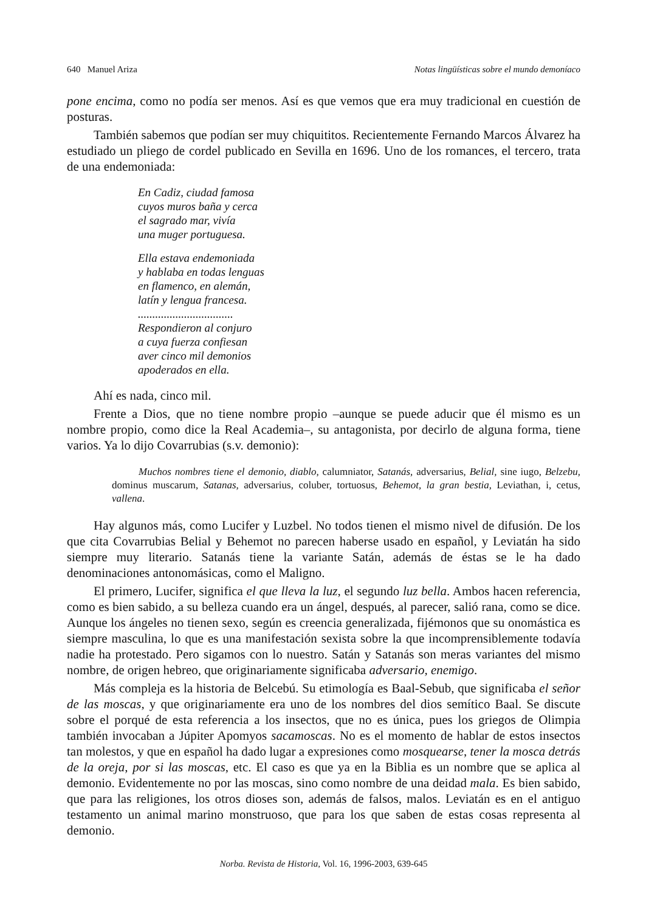640 Manuel Ariza Notas lingüísticas sobre el mundo demoníaco
pone encima, como no podía ser menos. Así es que vemos que era muy tradicional en cuestión de posturas.
También sabemos que podían ser muy chiquititos. Recientemente Fernando Marcos Álvarez ha estudiado un pliego de cordel publicado en Sevilla en 1696. Uno de los romances, el tercero, trata de una endemoniada:
En Cadiz, ciudad famosa
cuyos muros baña y cerca
el sagrado mar, vivía
una muger portuguesa.
Ella estava endemoniada
y hablaba en todas lenguas
en flamenco, en alemán,
latín y lengua francesa.
.................................
Respondieron al conjuro
a cuya fuerza confiesan
aver cinco mil demonios
apoderados en ella.
Ahí es nada, cinco mil.
Frente a Dios, que no tiene nombre propio –aunque se puede aducir que él mismo es un nombre propio, como dice la Real Academia–, su antagonista, por decirlo de alguna forma, tiene varios. Ya lo dijo Covarrubias (s.v. demonio):
Muchos nombres tiene el demonio, diablo, calumniator, Satanás, adversarius, Belial, sine iugo, Belzebu, dominus muscarum, Satanas, adversarius, coluber, tortuosus, Behemot, la gran bestia, Leviathan, i, cetus, vallena.
Hay algunos más, como Lucifer y Luzbel. No todos tienen el mismo nivel de difusión. De los que cita Covarrubias Belial y Behemot no parecen haberse usado en español, y Leviatán ha sido siempre muy literario. Satanás tiene la variante Satán, además de éstas se le ha dado denominaciones antonomásicas, como el Maligno.
El primero, Lucifer, significa el que lleva la luz, el segundo luz bella. Ambos hacen referencia, como es bien sabido, a su belleza cuando era un ángel, después, al parecer, salió rana, como se dice. Aunque los ángeles no tienen sexo, según es creencia generalizada, fijémonos que su onomástica es siempre masculina, lo que es una manifestación sexista sobre la que incomprensiblemente todavía nadie ha protestado. Pero sigamos con lo nuestro. Satán y Satanás son meras variantes del mismo nombre, de origen hebreo, que originariamente significaba adversario, enemigo.
Más compleja es la historia de Belcebú. Su etimología es Baal-Sebub, que significaba el señor de las moscas, y que originariamente era uno de los nombres del dios semítico Baal. Se discute sobre el porqué de esta referencia a los insectos, que no es única, pues los griegos de Olimpia también invocaban a Júpiter Apomyos sacamoscas. No es el momento de hablar de estos insectos tan molestos, y que en español ha dado lugar a expresiones como mosquearse, tener la mosca detrás de la oreja, por si las moscas, etc. El caso es que ya en la Biblia es un nombre que se aplica al demonio. Evidentemente no por las moscas, sino como nombre de una deidad mala. Es bien sabido, que para las religiones, los otros dioses son, además de falsos, malos. Leviatán es en el antiguo testamento un animal marino monstruoso, que para los que saben de estas cosas representa al demonio.
Norba. Revista de Historia, Vol. 16, 1996-2003, 639-645